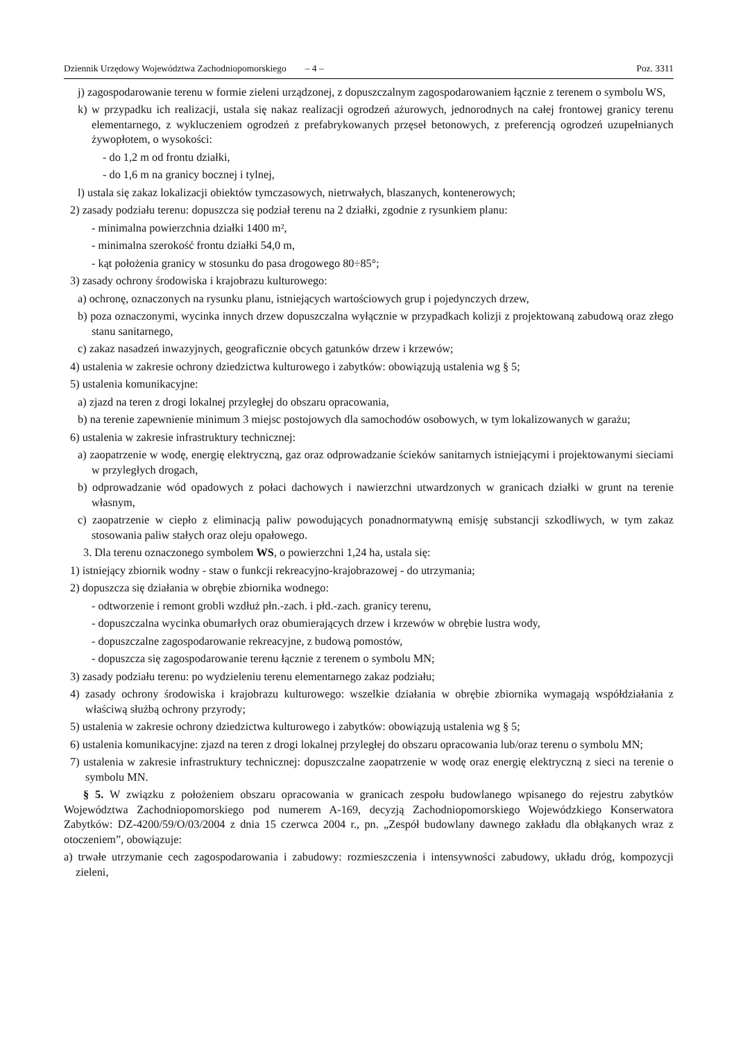Dziennik Urzędowy Województwa Zachodniopomorskiego – 4 – Poz. 3311
j) zagospodarowanie terenu w formie zieleni urządzonej, z dopuszczalnym zagospodarowaniem łącznie z terenem o symbolu WS,
k) w przypadku ich realizacji, ustala się nakaz realizacji ogrodzeń ażurowych, jednorodnych na całej frontowej granicy terenu elementarnego, z wykluczeniem ogrodzeń z prefabrykowanych przęseł betonowych, z preferencją ogrodzeń uzupełnianych żywopłotem, o wysokości:
- do 1,2 m od frontu działki,
- do 1,6 m na granicy bocznej i tylnej,
l) ustala się zakaz lokalizacji obiektów tymczasowych, nietrwałych, blaszanych, kontenerowych;
2) zasady podziału terenu: dopuszcza się podział terenu na 2 działki, zgodnie z rysunkiem planu:
- minimalna powierzchnia działki 1400 m²,
- minimalna szerokość frontu działki 54,0 m,
- kąt położenia granicy w stosunku do pasa drogowego 80÷85°;
3) zasady ochrony środowiska i krajobrazu kulturowego:
a) ochronę, oznaczonych na rysunku planu, istniejących wartościowych grup i pojedynczych drzew,
b) poza oznaczonymi, wycinka innych drzew dopuszczalna wyłącznie w przypadkach kolizji z projektowaną zabudową oraz złego stanu sanitarnego,
c) zakaz nasadzeń inwazyjnych, geograficznie obcych gatunków drzew i krzewów;
4) ustalenia w zakresie ochrony dziedzictwa kulturowego i zabytków: obowiązują ustalenia wg § 5;
5) ustalenia komunikacyjne:
a) zjazd na teren z drogi lokalnej przyległej do obszaru opracowania,
b) na terenie zapewnienie minimum 3 miejsc postojowych dla samochodów osobowych, w tym lokalizowanych w garażu;
6) ustalenia w zakresie infrastruktury technicznej:
a) zaopatrzenie w wodę, energię elektryczną, gaz oraz odprowadzanie ścieków sanitarnych istniejącymi i projektowanymi sieciami w przyległych drogach,
b) odprowadzanie wód opadowych z połaci dachowych i nawierzchni utwardzonych w granicach działki w grunt na terenie własnym,
c) zaopatrzenie w ciepło z eliminacją paliw powodujących ponadnormatywną emisję substancji szkodliwych, w tym zakaz stosowania paliw stałych oraz oleju opałowego.
3. Dla terenu oznaczonego symbolem WS, o powierzchni 1,24 ha, ustala się:
1) istniejący zbiornik wodny - staw o funkcji rekreacyjno-krajobrazowej - do utrzymania;
2) dopuszcza się działania w obrębie zbiornika wodnego:
- odtworzenie i remont grobli wzdłuż płn.-zach. i płd.-zach. granicy terenu,
- dopuszczalna wycinka obumarłych oraz obumierających drzew i krzewów w obrębie lustra wody,
- dopuszczalne zagospodarowanie rekreacyjne, z budową pomostów,
- dopuszcza się zagospodarowanie terenu łącznie z terenem o symbolu MN;
3) zasady podziału terenu: po wydzieleniu terenu elementarnego zakaz podziału;
4) zasady ochrony środowiska i krajobrazu kulturowego: wszelkie działania w obrębie zbiornika wymagają współdziałania z właściwą służbą ochrony przyrody;
5) ustalenia w zakresie ochrony dziedzictwa kulturowego i zabytków: obowiązują ustalenia wg § 5;
6) ustalenia komunikacyjne: zjazd na teren z drogi lokalnej przyległej do obszaru opracowania lub/oraz terenu o symbolu MN;
7) ustalenia w zakresie infrastruktury technicznej: dopuszczalne zaopatrzenie w wodę oraz energię elektryczną z sieci na terenie o symbolu MN.
§ 5. W związku z położeniem obszaru opracowania w granicach zespołu budowlanego wpisanego do rejestru zabytków Województwa Zachodniopomorskiego pod numerem A-169, decyzją Zachodniopomorskiego Wojewódzkiego Konserwatora Zabytków: DZ-4200/59/O/03/2004 z dnia 15 czerwca 2004 r., pn. „Zespół budowlany dawnego zakładu dla obłąkanych wraz z otoczeniem”, obowiązuje:
a) trwałe utrzymanie cech zagospodarowania i zabudowy: rozmieszczenia i intensywności zabudowy, układu dróg, kompozycji zieleni,